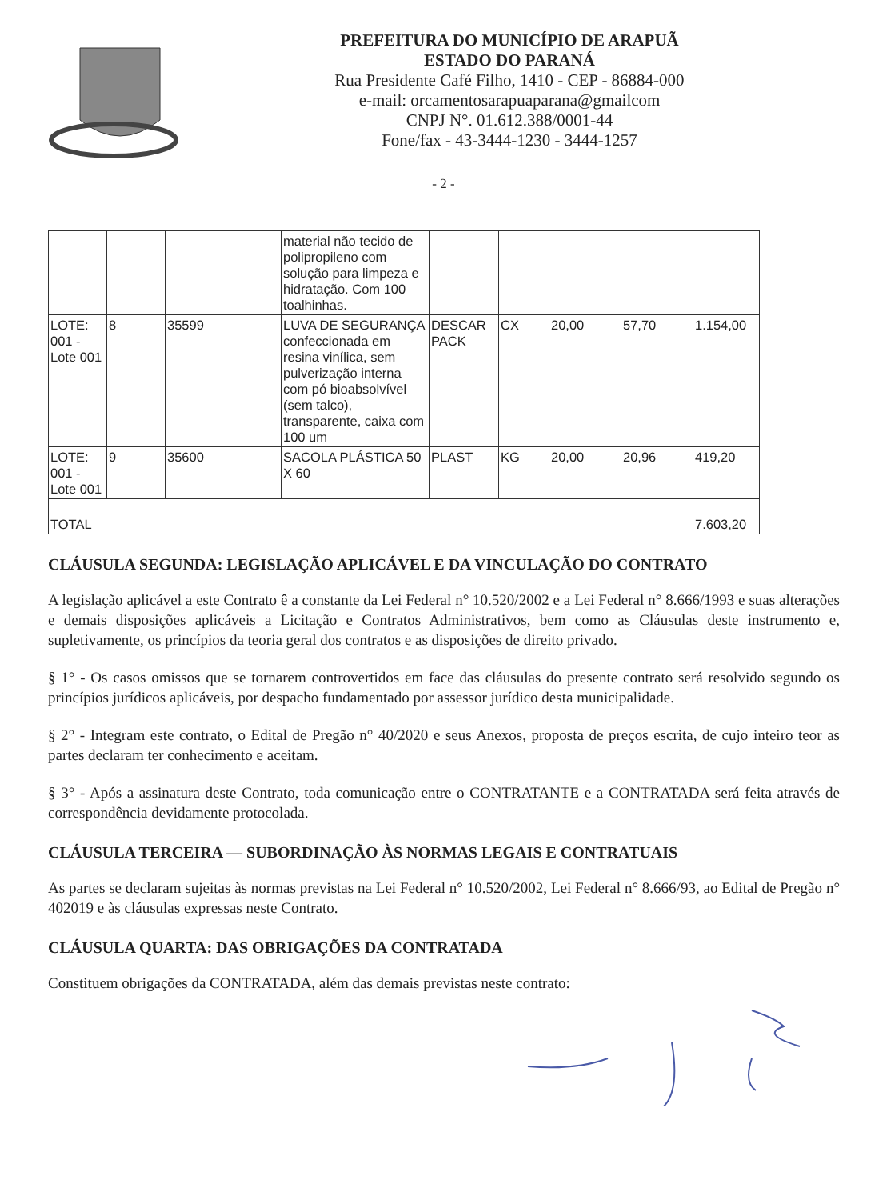PREFEITURA DO MUNICÍPIO DE ARAPUÃ
ESTADO DO PARANÁ
Rua Presidente Café Filho, 1410 - CEP - 86884-000
e-mail: orcamentosarapuaparana@gmailcom
CNPJ N°. 01.612.388/0001-44
Fone/fax - 43-3444-1230 - 3444-1257
- 2 -
| | | | material não tecido de polipropileno com solução para limpeza e hidratação. Com 100 toalhinhas. | | | | | |
| LOTE: 001 - Lote 001 | 8 | 35599 | LUVA DE SEGURANÇA confeccionada em resina vinílica, sem pulverização interna com pó bioabsolvível (sem talco), transparente, caixa com 100 um | DESCAR PACK | CX | 20,00 | 57,70 | 1.154,00 |
| LOTE: 001 - Lote 001 | 9 | 35600 | SACOLA PLÁSTICA 50 X 60 | PLAST | KG | 20,00 | 20,96 | 419,20 |
| TOTAL | | | | | | | | 7.603,20 |
CLÁUSULA SEGUNDA: LEGISLAÇÃO APLICÁVEL E DA VINCULAÇÃO DO CONTRATO
A legislação aplicável a este Contrato ê a constante da Lei Federal n° 10.520/2002 e a Lei Federal n° 8.666/1993 e suas alterações e demais disposições aplicáveis a Licitação e Contratos Administrativos, bem como as Cláusulas deste instrumento e, supletivamente, os princípios da teoria geral dos contratos e as disposições de direito privado.
§ 1° - Os casos omissos que se tornarem controvertidos em face das cláusulas do presente contrato será resolvido segundo os princípios jurídicos aplicáveis, por despacho fundamentado por assessor jurídico desta municipalidade.
§ 2° - Integram este contrato, o Edital de Pregão n° 40/2020 e seus Anexos, proposta de preços escrita, de cujo inteiro teor as partes declaram ter conhecimento e aceitam.
§ 3° - Após a assinatura deste Contrato, toda comunicação entre o CONTRATANTE e a CONTRATADA será feita através de correspondência devidamente protocolada.
CLÁUSULA TERCEIRA — SUBORDINAÇÃO ÀS NORMAS LEGAIS E CONTRATUAIS
As partes se declaram sujeitas às normas previstas na Lei Federal n° 10.520/2002, Lei Federal n° 8.666/93, ao Edital de Pregão n° 402019 e às cláusulas expressas neste Contrato.
CLÁUSULA QUARTA: DAS OBRIGAÇÕES DA CONTRATADA
Constituem obrigações da CONTRATADA, além das demais previstas neste contrato: